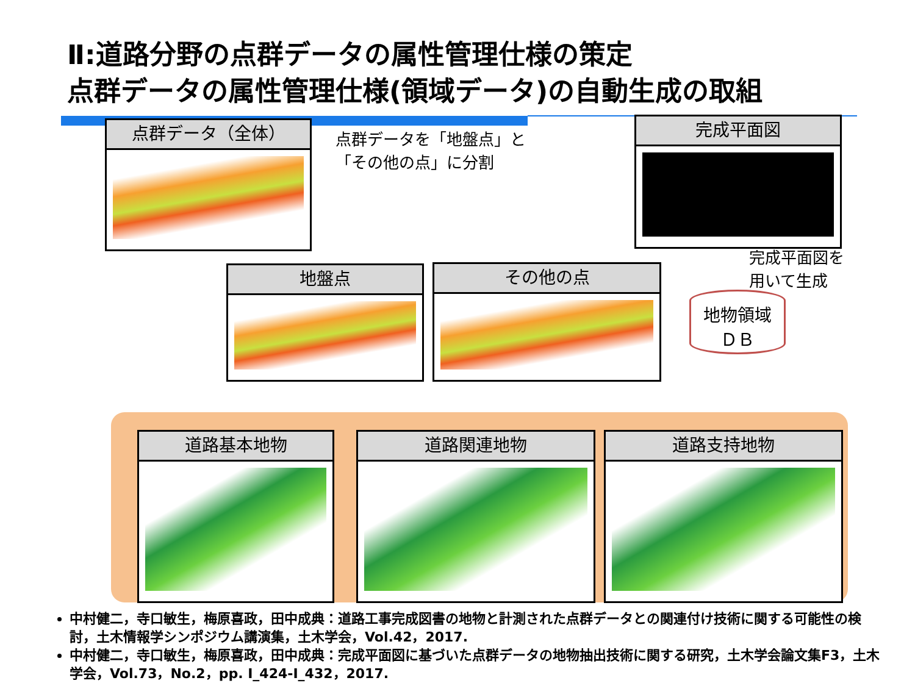Ⅱ:道路分野の点群データの属性管理仕様の策定
点群データの属性管理仕様(領域データ)の自動生成の取組
点群データ（全体）
点群データを「地盤点」と
「その他の点」に分割
完成平面図
完成平面図を
用いて生成
地盤点 その他の点
地物領域
ＤＢ
道路基本地物 道路関連地物 道路支持地物
中村健二，寺口敏生，梅原喜政，田中成典：道路工事完成図書の地物と計測された点群データとの関連付け技術に関する可能性の検討，土木情報学シンポジウム講演集，土木学会，Vol.42，2017.
中村健二，寺口敏生，梅原喜政，田中成典：完成平面図に基づいた点群データの地物抽出技術に関する研究，土木学会論文集F3，土木学会，Vol.73，No.2，pp. I_424-I_432，2017.